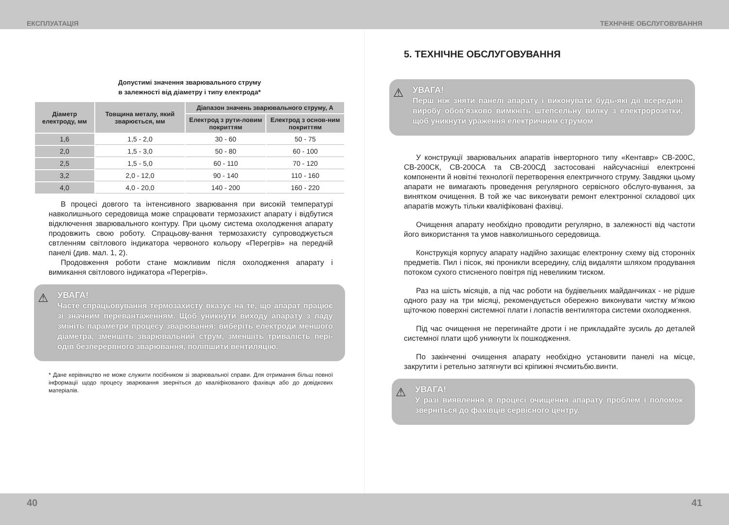ЕКСПЛУАТАЦІЯ ТЕХНІЧНЕ ОБСЛУГОВУВАННЯ
Допустимі значення зварювального струму
в залежності від діаметру і типу електрода*
| Діаметр електроду, мм | Товщина металу, який зварюється, мм | Діапазон значень зварювального струму, А | |
| --- | --- | --- | --- |
| | | Електрод з рути-ловим покриттям | Електрод з основ-ним покриттям |
| 1,6 | 1,5 - 2,0 | 30 - 60 | 50 - 75 |
| 2,0 | 1,5 - 3,0 | 50 - 80 | 60 - 100 |
| 2,5 | 1,5 - 5,0 | 60 - 110 | 70 - 120 |
| 3,2 | 2,0 - 12,0 | 90 - 140 | 110 - 160 |
| 4,0 | 4,0 - 20,0 | 140 - 200 | 160 - 220 |
В процесі довгого та інтенсивного зварювання при високій температурі навколишнього середовища може спрацювати термозахист апарату і відбутися відключення зварювального контуру. При цьому система охолодження апарату продовжить свою роботу. Спрацьову-вання термозахисту супроводжується свтленням світлового індикатора червоного кольору «Перегрів» на передній панелі (див. мал. 1, 2).
Продовження роботи стане можливим після охолодження апарату і вимикання світлового індикатора «Перегрів».
⚠ УВАГА!
Часте спрацьовування термозахисту вказує на те, що апарат працює зі значним перевантаженням. Щоб уникнути виходу апарату з ладу змініть параметри процесу зварювання: виберіть електроди меншого діаметра, зменшіть зварювальний струм, зменшіть тривалість пері-одів безперервного зварювання, поліпшити вентиляцію.
* Дане керівництво не може служити посібником зі зварювальної справи. Для отримання більш повної інформації щодо процесу зварювання зверніться до кваліфікованого фахівця або до довідкових матеріалів.
5. ТЕХНІЧНЕ ОБСЛУГОВУВАННЯ
⚠ УВАГА!
Перш ніж зняти панелі апарату і виконувати будь-які дії всередині виробу обов'язково вимкніть штепсельну вилку з електророзетки, щоб уникнути ураження електричним струмом
У конструкції зварювальних апаратів інверторного типу «Кентавр» СВ-200С, СВ-200СК, СВ-200СА та СВ-200СД застосовані найсучасніші електронні компоненти й новітні технології перетворення електричного струму. Завдяки цьому апарати не вимагають проведення регулярного сервісного обслуго-вування, за винятком очищення. В той же час виконувати ремонт електронної складової цих апаратів можуть тільки кваліфіковані фахівці.
Очищення апарату необхідно проводити регулярно, в залежності від частоти його використання та умов навколишнього середовища.
Конструкція корпусу апарату надійно захищає електронну схему від сторонніх предметів. Пил і пісок, які проникли всередину, слід видаляти шляхом продування потоком сухого стисненого повітря під невеликим тиском.
Раз на шість місяців, а під час роботи на будівельних майданчиках - не рідше одного разу на три місяці, рекомендується обережно виконувати чистку м'якою щіточкою поверхні системної плати і лопастів вентилятора системи охолодження.
Під час очищення не перегинайте дроти і не прикладайте зусиль до деталей системної плати щоб уникнути їх пошкодження.
По закінченні очищення апарату необхідно установити панелі на місце, закрутити і ретельно затягнути всі кріпижні ячсмитьбю.винти.
⚠ УВАГА!
У разі виявлення в процесі очищення апарату проблем і поломок зверніться до фахівців сервісного центру.
40 41